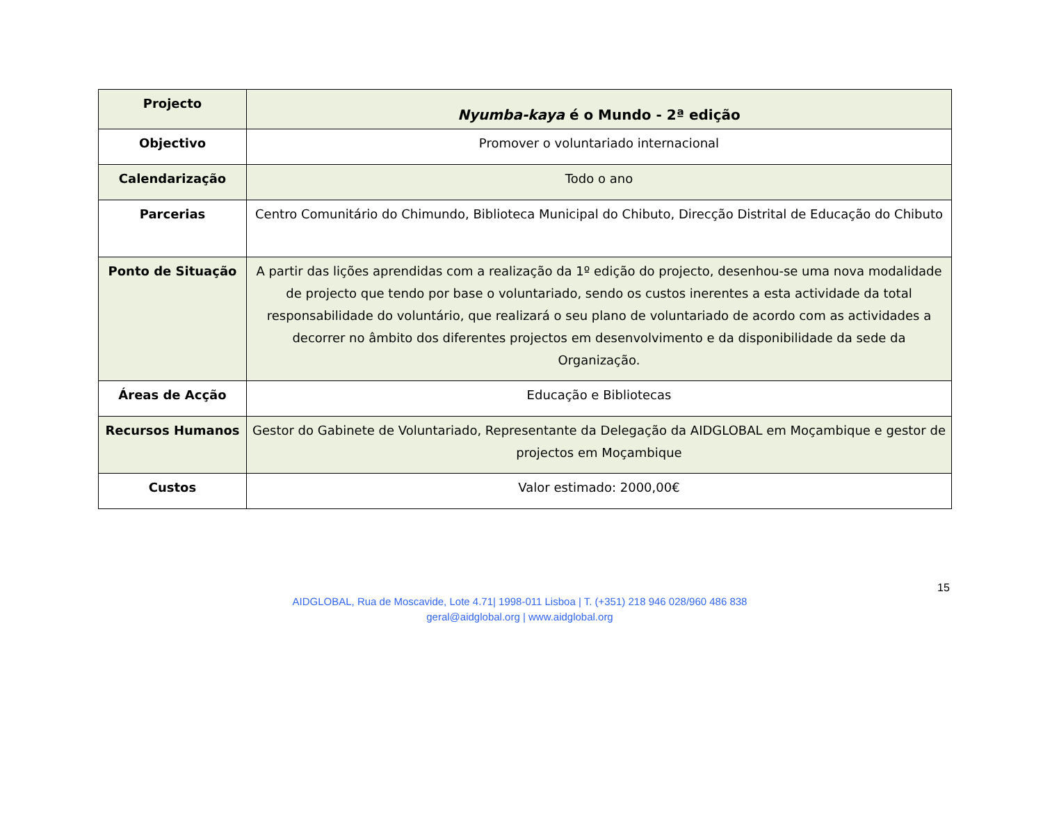| Projecto | Nyumba-kaya é o Mundo - 2ª edição |
| Objectivo | Promover o voluntariado internacional |
| Calendarização | Todo o ano |
| Parcerias | Centro Comunitário do Chimundo, Biblioteca Municipal do Chibuto, Direcção Distrital de Educação do Chibuto |
| Ponto de Situação | A partir das lições aprendidas com a realização da 1º edição do projecto, desenhou-se uma nova modalidade de projecto que tendo por base o voluntariado, sendo os custos inerentes a esta actividade da total responsabilidade do voluntário, que realizará o seu plano de voluntariado de acordo com as actividades a decorrer no âmbito dos diferentes projectos em desenvolvimento e da disponibilidade da sede da Organização. |
| Áreas de Acção | Educação e Bibliotecas |
| Recursos Humanos | Gestor do Gabinete de Voluntariado, Representante da Delegação da AIDGLOBAL em Moçambique e gestor de projectos em Moçambique |
| Custos | Valor estimado: 2000,00€ |
15
AIDGLOBAL, Rua de Moscavide, Lote 4.71| 1998-011 Lisboa | T. (+351) 218 946 028/960 486 838
geral@aidglobal.org | www.aidglobal.org